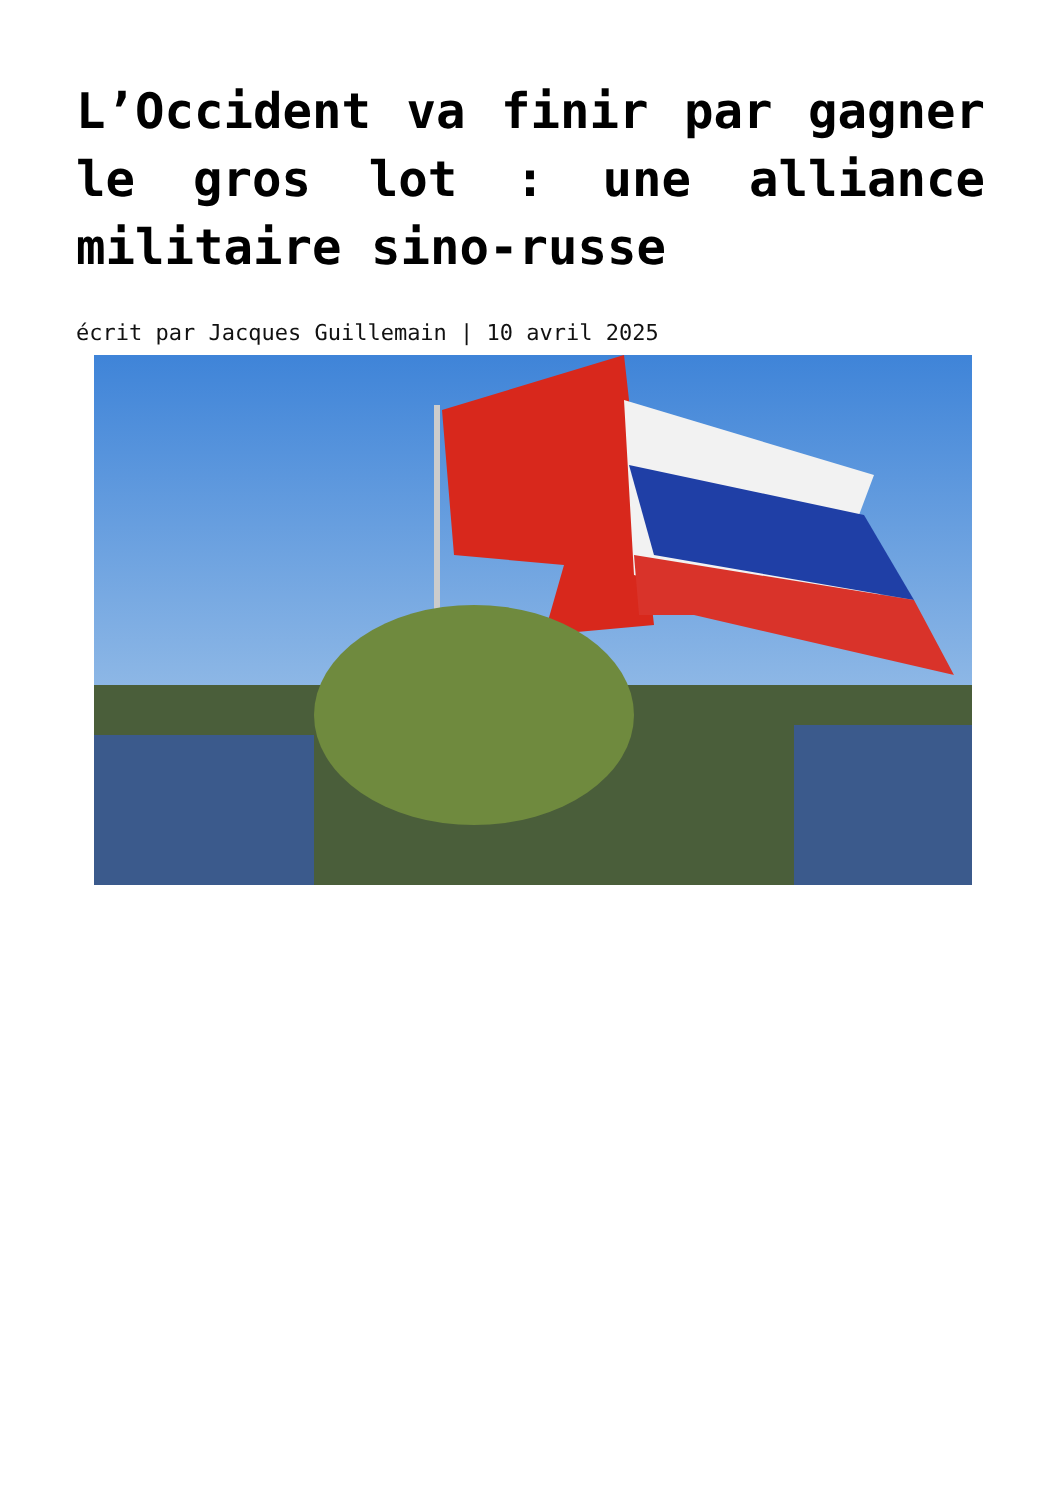L’Occident va finir par gagner le gros lot : une alliance militaire sino-russe
écrit par Jacques Guillemain | 10 avril 2025